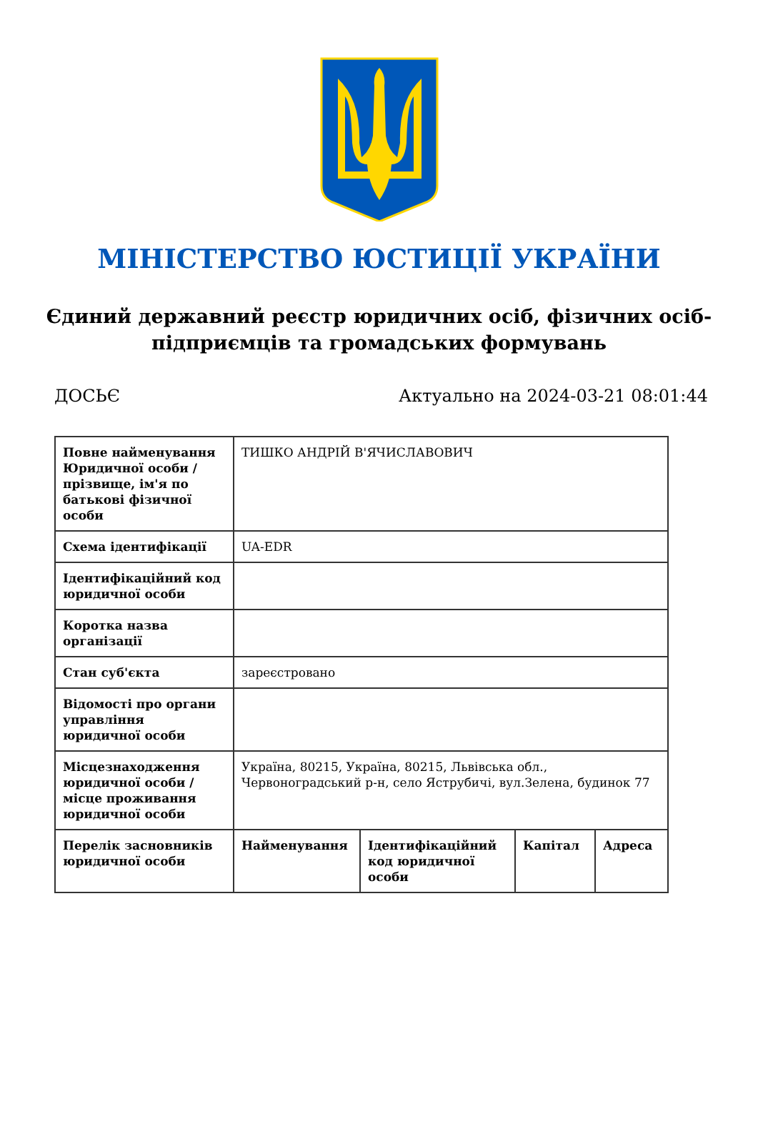МІНІСТЕРСТВО ЮСТИЦІЇ УКРАЇНИ
Єдиний державний реєстр юридичних осіб, фізичних осіб-підприємців та громадських формувань
ДОСЬЄ Актуально на 2024-03-21 08:01:44
| Повне найменування Юридичної особи / прізвище, ім'я по батькові фізичної особи | ТИШКО АНДРІЙ В'ЯЧИСЛАВОВИЧ | | | |
| Схема ідентифікації | UA-EDR | | | |
| Ідентифікаційний код юридичної особи | | | | |
| Коротка назва організації | | | | |
| Стан суб'єкта | зареєстровано | | | |
| Відомості про органи управління юридичної особи | | | | |
| Місцезнаходження юридичної особи / місце проживання юридичної особи | Україна, 80215, Україна, 80215, Львівська обл., Червоноградський р-н, село Яструбичі, вул.Зелена, будинок 77 | | | |
| Перелік засновників юридичної особи | Найменування | Ідентифікаційний код юридичної особи | Капітал | Адреса |